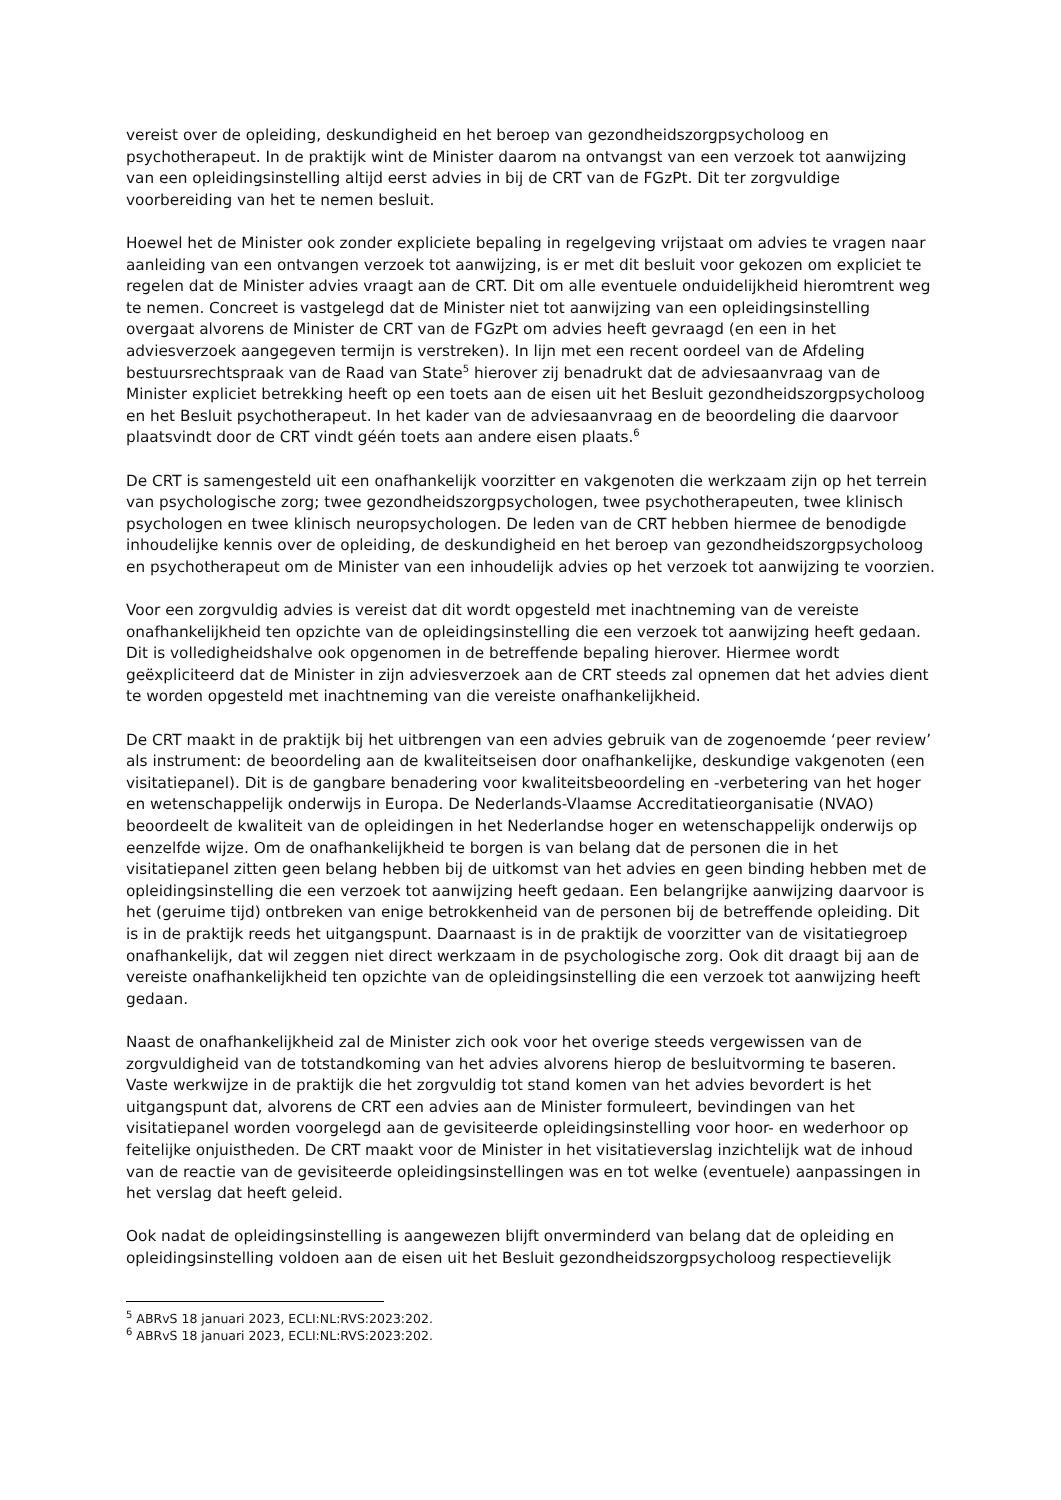vereist over de opleiding, deskundigheid en het beroep van gezondheidszorgpsycholoog en psychotherapeut. In de praktijk wint de Minister daarom na ontvangst van een verzoek tot aanwijzing van een opleidingsinstelling altijd eerst advies in bij de CRT van de FGzPt. Dit ter zorgvuldige voorbereiding van het te nemen besluit.
Hoewel het de Minister ook zonder expliciete bepaling in regelgeving vrijstaat om advies te vragen naar aanleiding van een ontvangen verzoek tot aanwijzing, is er met dit besluit voor gekozen om expliciet te regelen dat de Minister advies vraagt aan de CRT. Dit om alle eventuele onduidelijkheid hieromtrent weg te nemen. Concreet is vastgelegd dat de Minister niet tot aanwijzing van een opleidingsinstelling overgaat alvorens de Minister de CRT van de FGzPt om advies heeft gevraagd (en een in het adviesverzoek aangegeven termijn is verstreken). In lijn met een recent oordeel van de Afdeling bestuursrechtspraak van de Raad van State<sup>5</sup> hierover zij benadrukt dat de adviesaanvraag van de Minister expliciet betrekking heeft op een toets aan de eisen uit het Besluit gezondheidszorgpsycholoog en het Besluit psychotherapeut. In het kader van de adviesaanvraag en de beoordeling die daarvoor plaatsvindt door de CRT vindt géén toets aan andere eisen plaats.<sup>6</sup>
De CRT is samengesteld uit een onafhankelijk voorzitter en vakgenoten die werkzaam zijn op het terrein van psychologische zorg; twee gezondheidszorgpsychologen, twee psychotherapeuten, twee klinisch psychologen en twee klinisch neuropsychologen. De leden van de CRT hebben hiermee de benodigde inhoudelijke kennis over de opleiding, de deskundigheid en het beroep van gezondheidszorgpsycholoog en psychotherapeut om de Minister van een inhoudelijk advies op het verzoek tot aanwijzing te voorzien.
Voor een zorgvuldig advies is vereist dat dit wordt opgesteld met inachtneming van de vereiste onafhankelijkheid ten opzichte van de opleidingsinstelling die een verzoek tot aanwijzing heeft gedaan. Dit is volledigheidshalve ook opgenomen in de betreffende bepaling hierover. Hiermee wordt geëxpliciteerd dat de Minister in zijn adviesverzoek aan de CRT steeds zal opnemen dat het advies dient te worden opgesteld met inachtneming van die vereiste onafhankelijkheid.
De CRT maakt in de praktijk bij het uitbrengen van een advies gebruik van de zogenoemde ‘peer review’ als instrument: de beoordeling aan de kwaliteitseisen door onafhankelijke, deskundige vakgenoten (een visitatiepanel). Dit is de gangbare benadering voor kwaliteitsbeoordeling en -verbetering van het hoger en wetenschappelijk onderwijs in Europa. De Nederlands-Vlaamse Accreditatieorganisatie (NVAO) beoordeelt de kwaliteit van de opleidingen in het Nederlandse hoger en wetenschappelijk onderwijs op eenzelfde wijze. Om de onafhankelijkheid te borgen is van belang dat de personen die in het visitatiepanel zitten geen belang hebben bij de uitkomst van het advies en geen binding hebben met de opleidingsinstelling die een verzoek tot aanwijzing heeft gedaan. Een belangrijke aanwijzing daarvoor is het (geruime tijd) ontbreken van enige betrokkenheid van de personen bij de betreffende opleiding. Dit is in de praktijk reeds het uitgangspunt. Daarnaast is in de praktijk de voorzitter van de visitatiegroep onafhankelijk, dat wil zeggen niet direct werkzaam in de psychologische zorg. Ook dit draagt bij aan de vereiste onafhankelijkheid ten opzichte van de opleidingsinstelling die een verzoek tot aanwijzing heeft gedaan.
Naast de onafhankelijkheid zal de Minister zich ook voor het overige steeds vergewissen van de zorgvuldigheid van de totstandkoming van het advies alvorens hierop de besluitvorming te baseren. Vaste werkwijze in de praktijk die het zorgvuldig tot stand komen van het advies bevordert is het uitgangspunt dat, alvorens de CRT een advies aan de Minister formuleert, bevindingen van het visitatiepanel worden voorgelegd aan de gevisiteerde opleidingsinstelling voor hoor- en wederhoor op feitelijke onjuistheden. De CRT maakt voor de Minister in het visitatieverslag inzichtelijk wat de inhoud van de reactie van de gevisiteerde opleidingsinstellingen was en tot welke (eventuele) aanpassingen in het verslag dat heeft geleid.
Ook nadat de opleidingsinstelling is aangewezen blijft onverminderd van belang dat de opleiding en opleidingsinstelling voldoen aan de eisen uit het Besluit gezondheidszorgpsycholoog respectievelijk
<sup>5</sup> ABRvS 18 januari 2023, ECLI:NL:RVS:2023:202.
<sup>6</sup> ABRvS 18 januari 2023, ECLI:NL:RVS:2023:202.